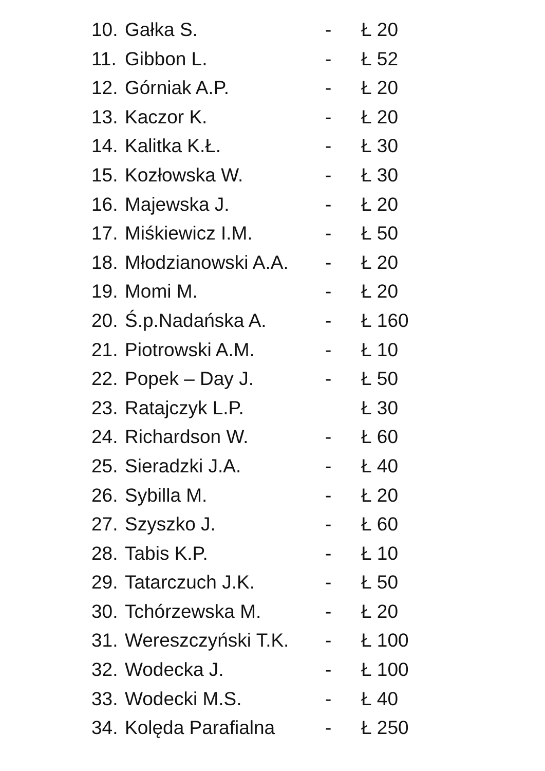10. Gałka S. - Ł 20
11. Gibbon L. - Ł 52
12. Górniak A.P. - Ł 20
13. Kaczor K. - Ł 20
14. Kalitka K.Ł. - Ł 30
15. Kozłowska W. - Ł 30
16. Majewska J. - Ł 20
17. Miśkiewicz I.M. - Ł 50
18. Młodzianowski A.A. - Ł 20
19. Momi M. - Ł 20
20. Ś.p.Nadańska A. - Ł 160
21. Piotrowski A.M. - Ł 10
22. Popek – Day J. - Ł 50
23. Ratajczyk L.P. Ł 30
24. Richardson W. - Ł 60
25. Sieradzki J.A. - Ł 40
26. Sybilla M. - Ł 20
27. Szyszko J. - Ł 60
28. Tabis K.P. - Ł 10
29. Tatarczuch J.K. - Ł 50
30. Tchórzewska M. - Ł 20
31. Wereszczyński T.K. - Ł 100
32. Wodecka J. - Ł 100
33. Wodecki M.S. - Ł 40
34. Kolęda Parafialna - Ł 250